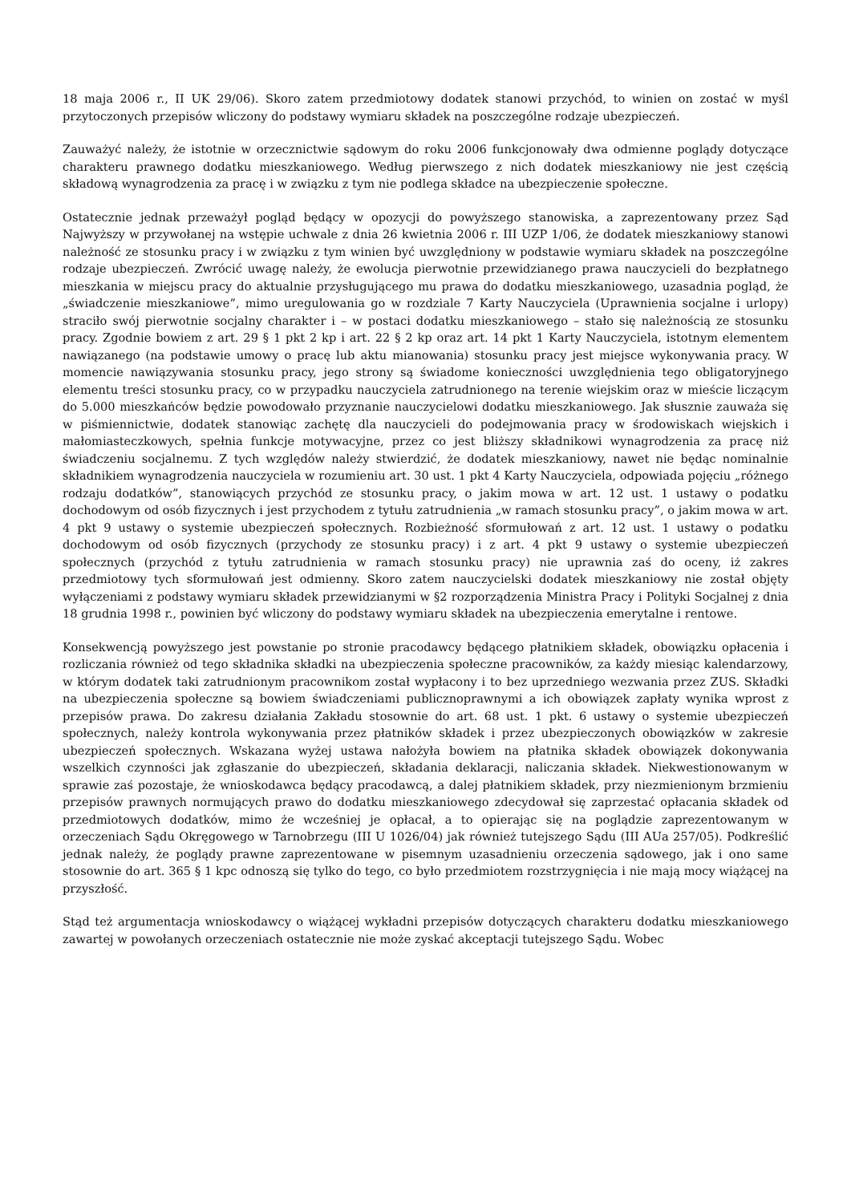18 maja 2006 r., II UK 29/06). Skoro zatem przedmiotowy dodatek stanowi przychód, to winien on zostać w myśl przytoczonych przepisów wliczony do podstawy wymiaru składek na poszczególne rodzaje ubezpieczeń.
Zauważyć należy, że istotnie w orzecznictwie sądowym do roku 2006 funkcjonowały dwa odmienne poglądy dotyczące charakteru prawnego dodatku mieszkaniowego. Według pierwszego z nich dodatek mieszkaniowy nie jest częścią składową wynagrodzenia za pracę i w związku z tym nie podlega składce na ubezpieczenie społeczne.
Ostatecznie jednak przeważył pogląd będący w opozycji do powyższego stanowiska, a zaprezentowany przez Sąd Najwyższy w przywołanej na wstępie uchwale z dnia 26 kwietnia 2006 r. III UZP 1/06, że dodatek mieszkaniowy stanowi należność ze stosunku pracy i w związku z tym winien być uwzględniony w podstawie wymiaru składek na poszczególne rodzaje ubezpieczeń. Zwrócić uwagę należy, że ewolucja pierwotnie przewidzianego prawa nauczycieli do bezpłatnego mieszkania w miejscu pracy do aktualnie przysługującego mu prawa do dodatku mieszkaniowego, uzasadnia pogląd, że „świadczenie mieszkaniowe”, mimo uregulowania go w rozdziale 7 Karty Nauczyciela (Uprawnienia socjalne i urlopy) straciło swój pierwotnie socjalny charakter i – w postaci dodatku mieszkaniowego – stało się należnością ze stosunku pracy. Zgodnie bowiem z art. 29 § 1 pkt 2 kp i art. 22 § 2 kp oraz art. 14 pkt 1 Karty Nauczyciela, istotnym elementem nawiązanego (na podstawie umowy o pracę lub aktu mianowania) stosunku pracy jest miejsce wykonywania pracy. W momencie nawiązywania stosunku pracy, jego strony są świadome konieczności uwzględnienia tego obligatoryjnego elementu treści stosunku pracy, co w przypadku nauczyciela zatrudnionego na terenie wiejskim oraz w mieście liczącym do 5.000 mieszkańców będzie powodowało przyznanie nauczycielowi dodatku mieszkaniowego. Jak słusznie zauważa się w piśmiennictwie, dodatek stanowiąc zachętę dla nauczycieli do podejmowania pracy w środowiskach wiejskich i małomiasteczkowych, spełnia funkcje motywacyjne, przez co jest bliższy składnikowi wynagrodzenia za pracę niż świadczeniu socjalnemu. Z tych względów należy stwierdzić, że dodatek mieszkaniowy, nawet nie będąc nominalnie składnikiem wynagrodzenia nauczyciela w rozumieniu art. 30 ust. 1 pkt 4 Karty Nauczyciela, odpowiada pojęciu „różnego rodzaju dodatków”, stanowiących przychód ze stosunku pracy, o jakim mowa w art. 12 ust. 1 ustawy o podatku dochodowym od osób fizycznych i jest przychodem z tytułu zatrudnienia „w ramach stosunku pracy”, o jakim mowa w art. 4 pkt 9 ustawy o systemie ubezpieczeń społecznych. Rozbieżność sformułowań z art. 12 ust. 1 ustawy o podatku dochodowym od osób fizycznych (przychody ze stosunku pracy) i z art. 4 pkt 9 ustawy o systemie ubezpieczeń społecznych (przychód z tytułu zatrudnienia w ramach stosunku pracy) nie uprawnia zaś do oceny, iż zakres przedmiotowy tych sformułowań jest odmienny. Skoro zatem nauczycielski dodatek mieszkaniowy nie został objęty wyłączeniami z podstawy wymiaru składek przewidzianymi w §2 rozporządzenia Ministra Pracy i Polityki Socjalnej z dnia 18 grudnia 1998 r., powinien być wliczony do podstawy wymiaru składek na ubezpieczenia emerytalne i rentowe.
Konsekwencją powyższego jest powstanie po stronie pracodawcy będącego płatnikiem składek, obowiązku opłacenia i rozliczania również od tego składnika składki na ubezpieczenia społeczne pracowników, za każdy miesiąc kalendarzowy, w którym dodatek taki zatrudnionym pracownikom został wypłacony i to bez uprzedniego wezwania przez ZUS. Składki na ubezpieczenia społeczne są bowiem świadczeniami publicznoprawnymi a ich obowiązek zapłaty wynika wprost z przepisów prawa. Do zakresu działania Zakładu stosownie do art. 68 ust. 1 pkt. 6 ustawy o systemie ubezpieczeń społecznych, należy kontrola wykonywania przez płatników składek i przez ubezpieczonych obowiązków w zakresie ubezpieczeń społecznych. Wskazana wyżej ustawa nałożyła bowiem na płatnika składek obowiązek dokonywania wszelkich czynności jak zgłaszanie do ubezpieczeń, składania deklaracji, naliczania składek. Niekwestionowanym w sprawie zaś pozostaje, że wnioskodawca będący pracodawcą, a dalej płatnikiem składek, przy niezmienionym brzmieniu przepisów prawnych normujących prawo do dodatku mieszkaniowego zdecydował się zaprzestać opłacania składek od przedmiotowych dodatków, mimo że wcześniej je opłacał, a to opierając się na poglądzie zaprezentowanym w orzeczeniach Sądu Okręgowego w Tarnobrzegu (III U 1026/04) jak również tutejszego Sądu (III AUa 257/05). Podkreślić jednak należy, że poglądy prawne zaprezentowane w pisemnym uzasadnieniu orzeczenia sądowego, jak i ono same stosownie do art. 365 § 1 kpc odnoszą się tylko do tego, co było przedmiotem rozstrzygnięcia i nie mają mocy wiążącej na przyszłość.
Stąd też argumentacja wnioskodawcy o wiążącej wykładni przepisów dotyczących charakteru dodatku mieszkaniowego zawartej w powołanych orzeczeniach ostatecznie nie może zyskać akceptacji tutejszego Sądu. Wobec